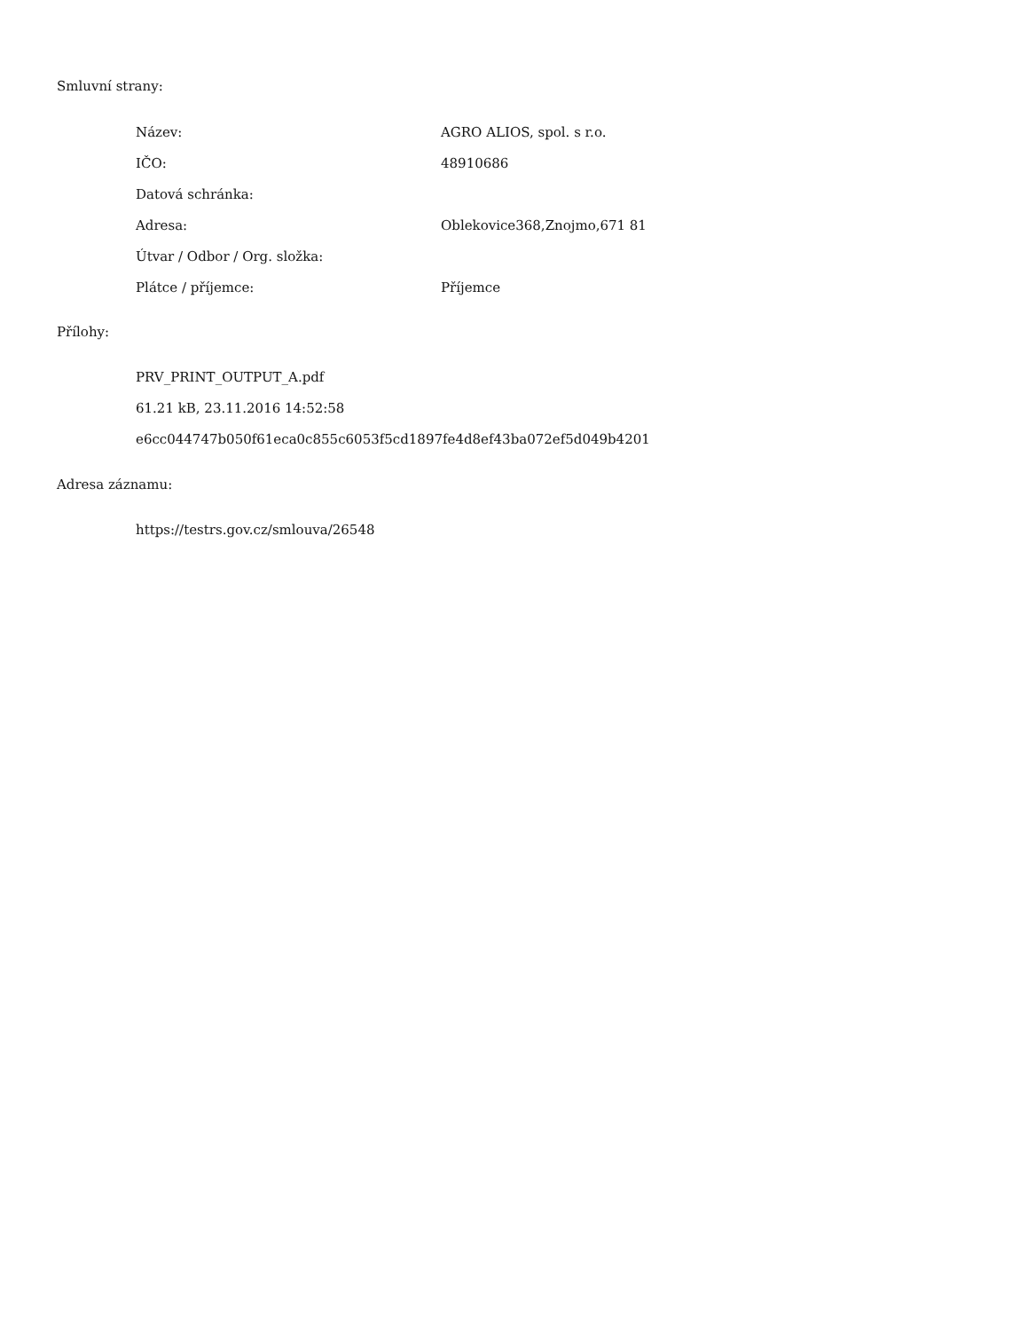Smluvní strany:
| Název: | AGRO ALIOS, spol. s r.o. |
| IČO: | 48910686 |
| Datová schránka: | |
| Adresa: | Oblekovice368,Znojmo,671 81 |
| Útvar / Odbor / Org. složka: | |
| Plátce / příjemce: | Příjemce |
Přílohy:
PRV_PRINT_OUTPUT_A.pdf
61.21 kB, 23.11.2016 14:52:58
e6cc044747b050f61eca0c855c6053f5cd1897fe4d8ef43ba072ef5d049b4201
Adresa záznamu:
https://testrs.gov.cz/smlouva/26548